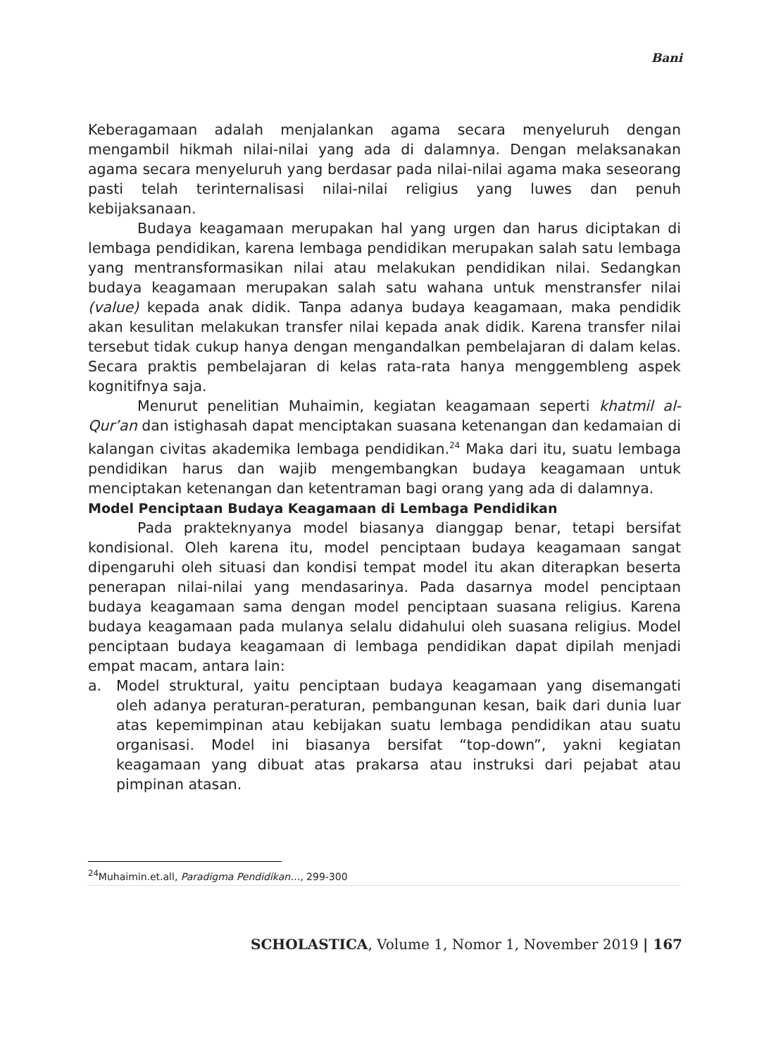Bani
Keberagamaan adalah menjalankan agama secara menyeluruh dengan mengambil hikmah nilai-nilai yang ada di dalamnya. Dengan melaksanakan agama secara menyeluruh yang berdasar pada nilai-nilai agama maka seseorang pasti telah terinternalisasi nilai-nilai religius yang luwes dan penuh kebijaksanaan.
Budaya keagamaan merupakan hal yang urgen dan harus diciptakan di lembaga pendidikan, karena lembaga pendidikan merupakan salah satu lembaga yang mentransformasikan nilai atau melakukan pendidikan nilai. Sedangkan budaya keagamaan merupakan salah satu wahana untuk menstransfer nilai (value) kepada anak didik. Tanpa adanya budaya keagamaan, maka pendidik akan kesulitan melakukan transfer nilai kepada anak didik. Karena transfer nilai tersebut tidak cukup hanya dengan mengandalkan pembelajaran di dalam kelas. Secara praktis pembelajaran di kelas rata-rata hanya menggembleng aspek kognitifnya saja.
Menurut penelitian Muhaimin, kegiatan keagamaan seperti khatmil al-Qur’an dan istighasah dapat menciptakan suasana ketenangan dan kedamaian di kalangan civitas akademika lembaga pendidikan.<sup>24</sup> Maka dari itu, suatu lembaga pendidikan harus dan wajib mengembangkan budaya keagamaan untuk menciptakan ketenangan dan ketentraman bagi orang yang ada di dalamnya.
Model Penciptaan Budaya Keagamaan di Lembaga Pendidikan
Pada prakteknyanya model biasanya dianggap benar, tetapi bersifat kondisional. Oleh karena itu, model penciptaan budaya keagamaan sangat dipengaruhi oleh situasi dan kondisi tempat model itu akan diterapkan beserta penerapan nilai-nilai yang mendasarinya. Pada dasarnya model penciptaan budaya keagamaan sama dengan model penciptaan suasana religius. Karena budaya keagamaan pada mulanya selalu didahului oleh suasana religius. Model penciptaan budaya keagamaan di lembaga pendidikan dapat dipilah menjadi empat macam, antara lain:
a. Model struktural, yaitu penciptaan budaya keagamaan yang disemangati oleh adanya peraturan-peraturan, pembangunan kesan, baik dari dunia luar atas kepemimpinan atau kebijakan suatu lembaga pendidikan atau suatu organisasi. Model ini biasanya bersifat “top-down”, yakni kegiatan keagamaan yang dibuat atas prakarsa atau instruksi dari pejabat atau pimpinan atasan.
<sup>24</sup> Muhaimin.et.all, Paradigma Pendidikan…, 299-300
SCHOLASTICA, Volume 1, Nomor 1, November 2019 | 167